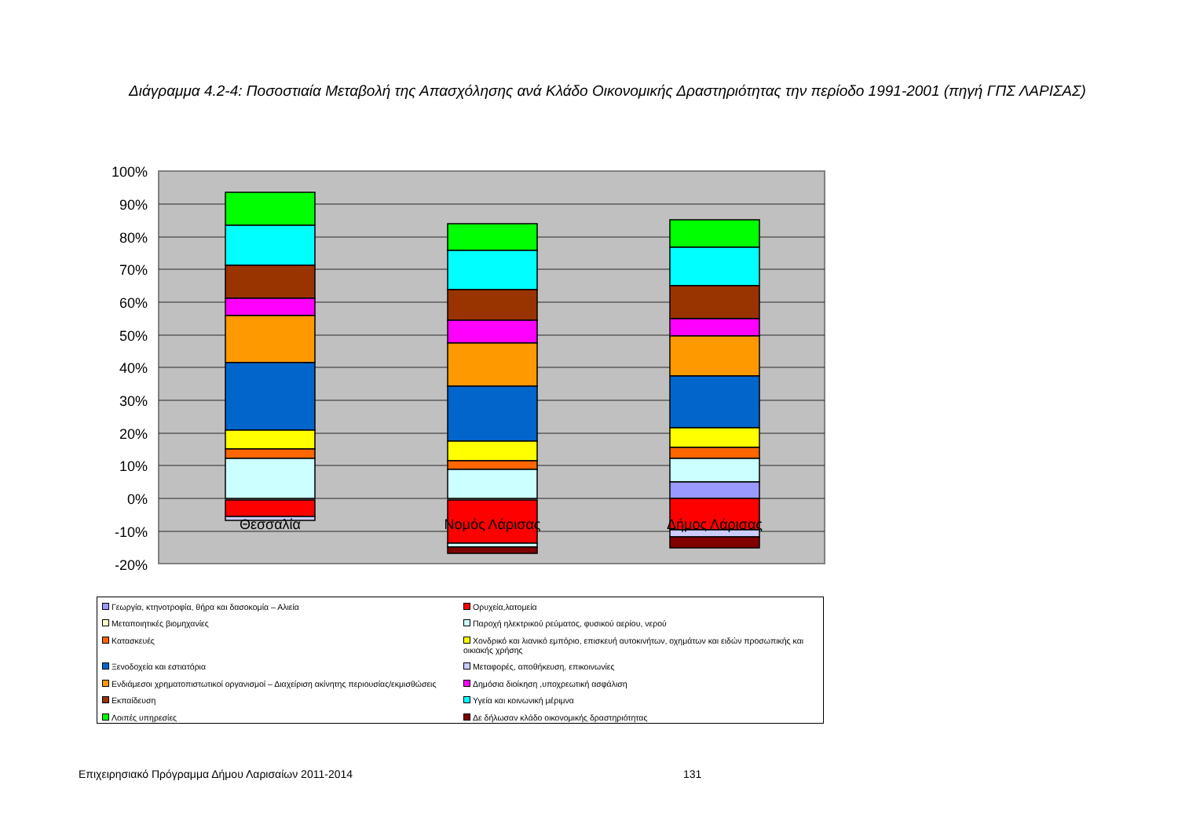Διάγραμμα 4.2-4: Ποσοστιαία Μεταβολή της Απασχόλησης ανά Κλάδο Οικονομικής Δραστηριότητας την περίοδο 1991-2001 (πηγή ΓΠΣ ΛΑΡΙΣΑΣ)
100%
90%
80%
70%
60%
50%
40%
30%
20%
10%
0%
-10%
-20%
Θεσσαλία
Νομός Λάρισας
Δήμος Λάρισας
Γεωργία, κτηνοτροφία, θήρα και δασοκομία – Αλιεία
Ορυχεία,λατομεία
Μεταποιητικές βιομηχανίες
Παροχή ηλεκτρικού ρεύματος, φυσικού αερίου, νερού
Κατασκευές
Χονδρικό και λιανικό εμπόριο, επισκευή αυτοκινήτων, οχημάτων και ειδών προσωπικής και οικιακής χρήσης
Ξενοδοχεία και εστιατόρια
Μεταφορές, αποθήκευση, επικοινωνίες
Ενδιάμεσοι χρηματοπιστωτικοί οργανισμοί – Διαχείριση ακίνητης περιουσίας/εκμισθώσεις
Δημόσια διοίκηση ,υποχρεωτική ασφάλιση
Εκπαίδευση
Υγεία και κοινωνική μέριμνα
Λοιπές υπηρεσίες
Δε δήλωσαν κλάδο οικονομικής δραστηριότητας
Επιχειρησιακό Πρόγραμμα Δήμου Λαρισαίων 2011-2014 131